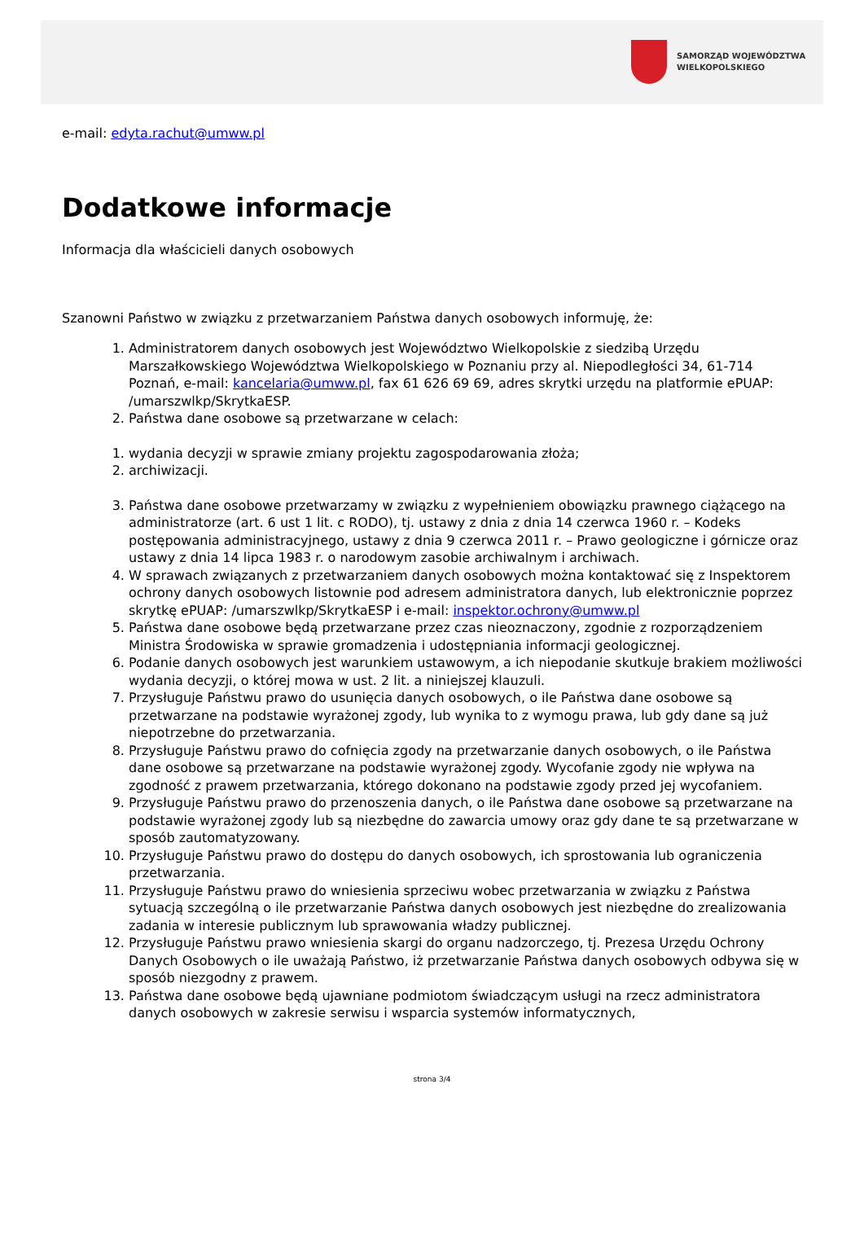SAMORZĄD WOJEWÓDZTWA
WIELKOPOLSKIEGO
e-mail: edyta.rachut@umww.pl
Dodatkowe informacje
Informacja dla właścicieli danych osobowych
Szanowni Państwo w związku z przetwarzaniem Państwa danych osobowych informuję, że:
1. Administratorem danych osobowych jest Województwo Wielkopolskie z siedzibą Urzędu Marszałkowskiego Województwa Wielkopolskiego w Poznaniu przy al. Niepodległości 34, 61-714 Poznań, e-mail: kancelaria@umww.pl, fax 61 626 69 69, adres skrytki urzędu na platformie ePUAP: /umarszwlkp/SkrytkaESP.
2. Państwa dane osobowe są przetwarzane w celach:
1. wydania decyzji w sprawie zmiany projektu zagospodarowania złoża;
2. archiwizacji.
3. Państwa dane osobowe przetwarzamy w związku z wypełnieniem obowiązku prawnego ciążącego na administratorze (art. 6 ust 1 lit. c RODO), tj. ustawy z dnia z dnia 14 czerwca 1960 r. – Kodeks postępowania administracyjnego, ustawy z dnia 9 czerwca 2011 r. – Prawo geologiczne i górnicze oraz ustawy z dnia 14 lipca 1983 r. o narodowym zasobie archiwalnym i archiwach.
4. W sprawach związanych z przetwarzaniem danych osobowych można kontaktować się z Inspektorem ochrony danych osobowych listownie pod adresem administratora danych, lub elektronicznie poprzez skrytkę ePUAP: /umarszwlkp/SkrytkaESP i e-mail: inspektor.ochrony@umww.pl
5. Państwa dane osobowe będą przetwarzane przez czas nieoznaczony, zgodnie z rozporządzeniem Ministra Środowiska w sprawie gromadzenia i udostępniania informacji geologicznej.
6. Podanie danych osobowych jest warunkiem ustawowym, a ich niepodanie skutkuje brakiem możliwości wydania decyzji, o której mowa w ust. 2 lit. a niniejszej klauzuli.
7. Przysługuje Państwu prawo do usunięcia danych osobowych, o ile Państwa dane osobowe są przetwarzane na podstawie wyrażonej zgody, lub wynika to z wymogu prawa, lub gdy dane są już niepotrzebne do przetwarzania.
8. Przysługuje Państwu prawo do cofnięcia zgody na przetwarzanie danych osobowych, o ile Państwa dane osobowe są przetwarzane na podstawie wyrażonej zgody. Wycofanie zgody nie wpływa na zgodność z prawem przetwarzania, którego dokonano na podstawie zgody przed jej wycofaniem.
9. Przysługuje Państwu prawo do przenoszenia danych, o ile Państwa dane osobowe są przetwarzane na podstawie wyrażonej zgody lub są niezbędne do zawarcia umowy oraz gdy dane te są przetwarzane w sposób zautomatyzowany.
10. Przysługuje Państwu prawo do dostępu do danych osobowych, ich sprostowania lub ograniczenia przetwarzania.
11. Przysługuje Państwu prawo do wniesienia sprzeciwu wobec przetwarzania w związku z Państwa sytuacją szczególną o ile przetwarzanie Państwa danych osobowych jest niezbędne do zrealizowania zadania w interesie publicznym lub sprawowania władzy publicznej.
12. Przysługuje Państwu prawo wniesienia skargi do organu nadzorczego, tj. Prezesa Urzędu Ochrony Danych Osobowych o ile uważają Państwo, iż przetwarzanie Państwa danych osobowych odbywa się w sposób niezgodny z prawem.
13. Państwa dane osobowe będą ujawniane podmiotom świadczącym usługi na rzecz administratora danych osobowych w zakresie serwisu i wsparcia systemów informatycznych,
strona 3/4